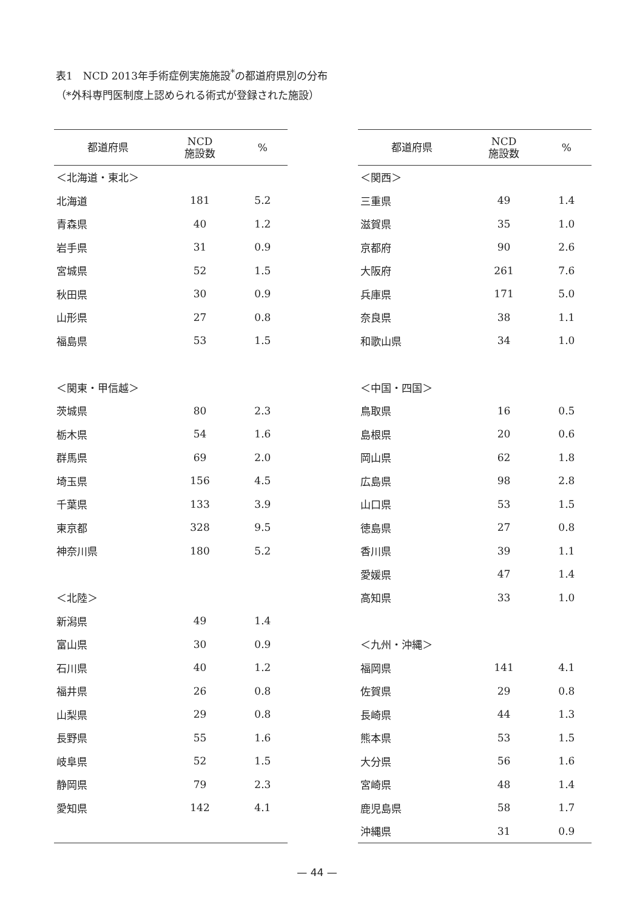表1　NCD 2013年手術症例実施施設<sup>*</sup>の都道府県別の分布
（*外科専門医制度上認められる術式が登録された施設）
| 都道府県 | NCD 施設数 | % |
| --- | --- | --- |
| ＜北海道・東北＞ | | |
| 北海道 | 181 | 5.2 |
| 青森県 | 40 | 1.2 |
| 岩手県 | 31 | 0.9 |
| 宮城県 | 52 | 1.5 |
| 秋田県 | 30 | 0.9 |
| 山形県 | 27 | 0.8 |
| 福島県 | 53 | 1.5 |
| ＜関東・甲信越＞ | | |
| 茨城県 | 80 | 2.3 |
| 栃木県 | 54 | 1.6 |
| 群馬県 | 69 | 2.0 |
| 埼玉県 | 156 | 4.5 |
| 千葉県 | 133 | 3.9 |
| 東京都 | 328 | 9.5 |
| 神奈川県 | 180 | 5.2 |
| ＜北陸＞ | | |
| 新潟県 | 49 | 1.4 |
| 富山県 | 30 | 0.9 |
| 石川県 | 40 | 1.2 |
| 福井県 | 26 | 0.8 |
| 山梨県 | 29 | 0.8 |
| 長野県 | 55 | 1.6 |
| 岐阜県 | 52 | 1.5 |
| 静岡県 | 79 | 2.3 |
| 愛知県 | 142 | 4.1 |
| 都道府県 | NCD 施設数 | % |
| --- | --- | --- |
| ＜関西＞ | | |
| 三重県 | 49 | 1.4 |
| 滋賀県 | 35 | 1.0 |
| 京都府 | 90 | 2.6 |
| 大阪府 | 261 | 7.6 |
| 兵庫県 | 171 | 5.0 |
| 奈良県 | 38 | 1.1 |
| 和歌山県 | 34 | 1.0 |
| ＜中国・四国＞ | | |
| 鳥取県 | 16 | 0.5 |
| 島根県 | 20 | 0.6 |
| 岡山県 | 62 | 1.8 |
| 広島県 | 98 | 2.8 |
| 山口県 | 53 | 1.5 |
| 徳島県 | 27 | 0.8 |
| 香川県 | 39 | 1.1 |
| 愛媛県 | 47 | 1.4 |
| 高知県 | 33 | 1.0 |
| ＜九州・沖縄＞ | | |
| 福岡県 | 141 | 4.1 |
| 佐賀県 | 29 | 0.8 |
| 長崎県 | 44 | 1.3 |
| 熊本県 | 53 | 1.5 |
| 大分県 | 56 | 1.6 |
| 宮崎県 | 48 | 1.4 |
| 鹿児島県 | 58 | 1.7 |
| 沖縄県 | 31 | 0.9 |
— 44 —